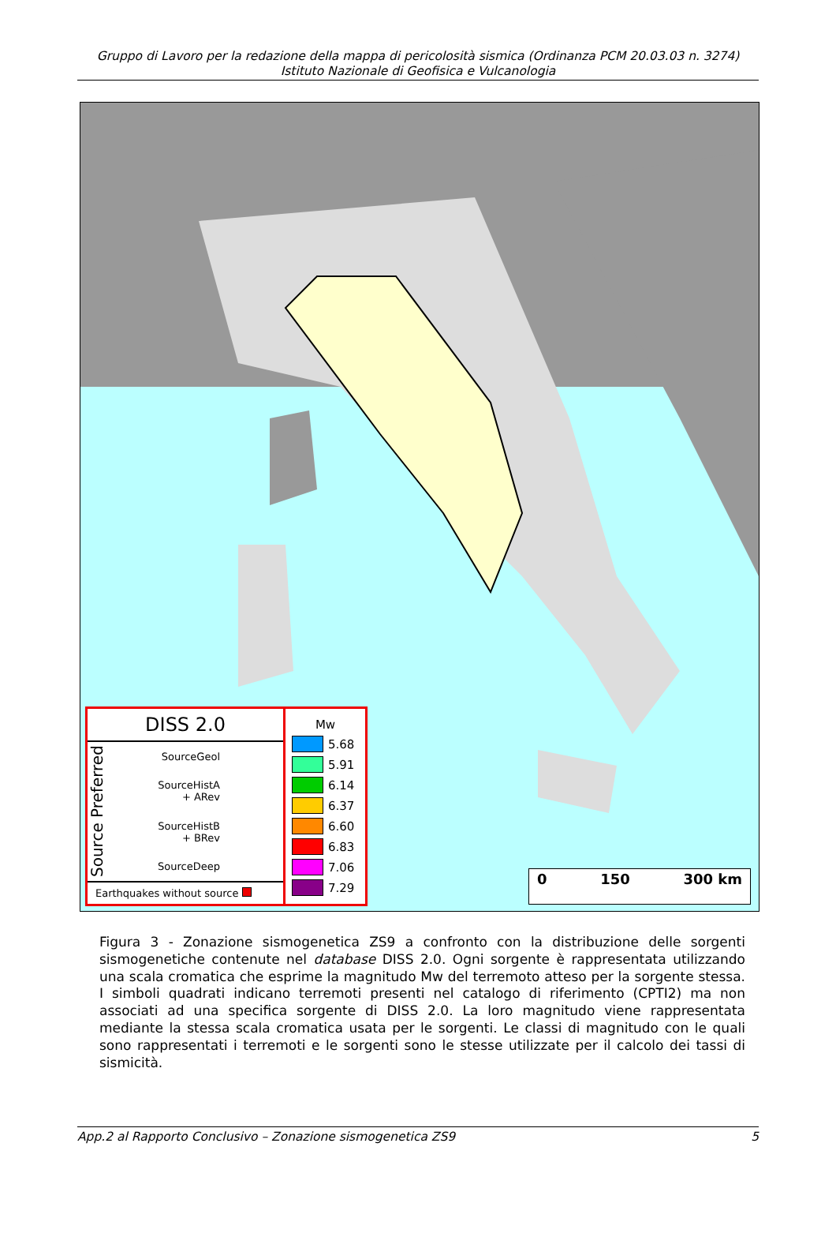Gruppo di Lavoro per la redazione della mappa di pericolosità sismica (Ordinanza PCM 20.03.03 n. 3274)
Istituto Nazionale di Geofisica e Vulcanologia
DISS 2.0
Source Preferred
SourceGeol
SourceHistA
+ ARev
SourceHistB
+ BRev
SourceDeep
Earthquakes without source
Mw
5.68
5.91
6.14
6.37
6.60
6.83
7.06
7.29
0 150 300 km
Figura 3 - Zonazione sismogenetica ZS9 a confronto con la distribuzione delle sorgenti sismogenetiche contenute nel database DISS 2.0. Ogni sorgente è rappresentata utilizzando una scala cromatica che esprime la magnitudo Mw del terremoto atteso per la sorgente stessa. I simboli quadrati indicano terremoti presenti nel catalogo di riferimento (CPTI2) ma non associati ad una specifica sorgente di DISS 2.0. La loro magnitudo viene rappresentata mediante la stessa scala cromatica usata per le sorgenti. Le classi di magnitudo con le quali sono rappresentati i terremoti e le sorgenti sono le stesse utilizzate per il calcolo dei tassi di sismicità.
App.2 al Rapporto Conclusivo – Zonazione sismogenetica ZS9 5